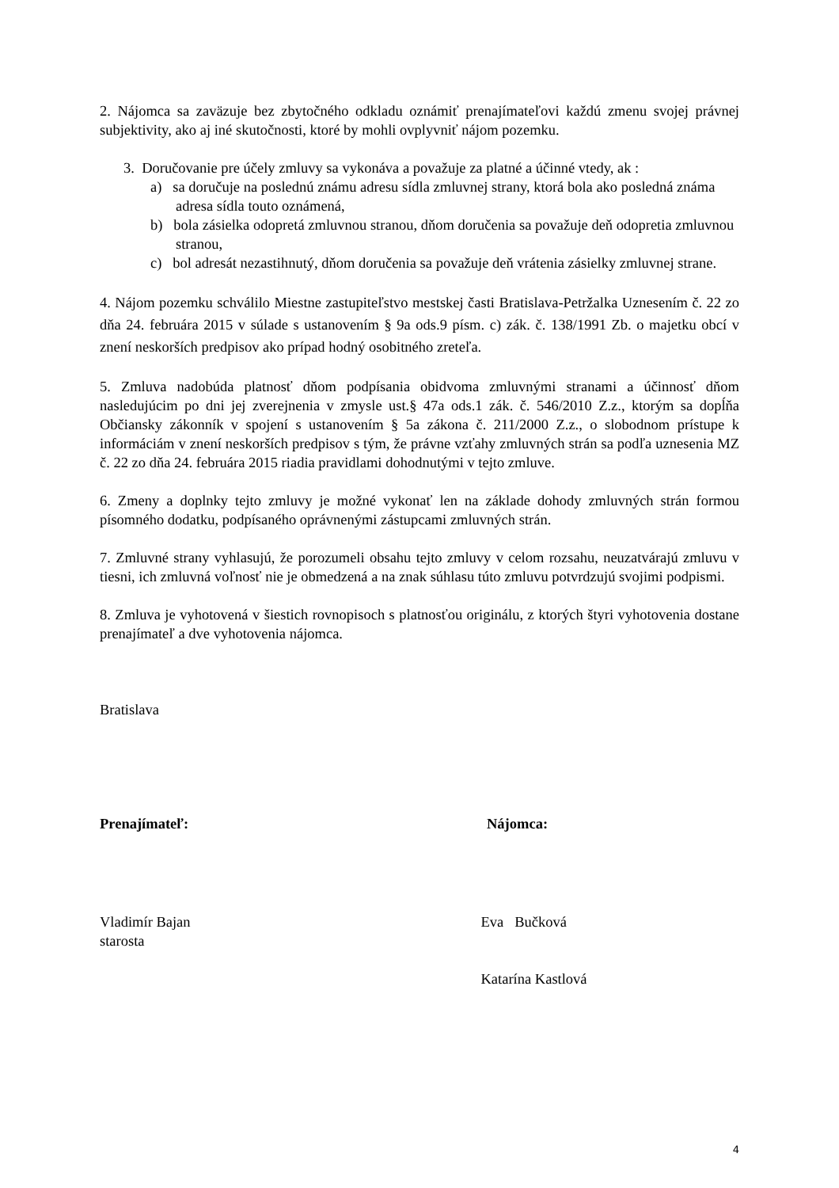2. Nájomca sa zaväzuje bez zbytočného odkladu oznámiť prenajímateľovi každú zmenu svojej právnej subjektivity, ako aj iné skutočnosti, ktoré by mohli ovplyvniť nájom pozemku.
3. Doručovanie pre účely zmluvy sa vykonáva a považuje za platné a účinné vtedy, ak :
a) sa doručuje na poslednú známu adresu sídla zmluvnej strany, ktorá bola ako posledná známa adresa sídla touto oznámená,
b) bola zásielka odopretá zmluvnou stranou, dňom doručenia sa považuje deň odopretia zmluvnou stranou,
c) bol adresát nezastihnutý, dňom doručenia sa považuje deň vrátenia zásielky zmluvnej strane.
4. Nájom pozemku schválilo Miestne zastupiteľstvo mestskej časti Bratislava-Petržalka Uznesením č. 22 zo dňa 24. februára 2015 v súlade s ustanovením § 9a ods.9 písm. c) zák. č. 138/1991 Zb. o majetku obcí v znení neskorších predpisov ako prípad hodný osobitného zreteľa.
5. Zmluva nadobúda platnosť dňom podpísania obidvoma zmluvnými stranami a účinnosť dňom nasledujúcim po dni jej zverejnenia v zmysle ust.§ 47a ods.1 zák. č. 546/2010 Z.z., ktorým sa dopĺňa Občiansky zákonník v spojení s ustanovením § 5a zákona č. 211/2000 Z.z., o slobodnom prístupe k informáciám v znení neskorších predpisov s tým, že právne vzťahy zmluvných strán sa podľa uznesenia MZ č. 22 zo dňa 24. februára 2015 riadia pravidlami dohodnutými v tejto zmluve.
6. Zmeny a doplnky tejto zmluvy je možné vykonať len na základe dohody zmluvných strán formou písomného dodatku, podpísaného oprávnenými zástupcami zmluvných strán.
7. Zmluvné strany vyhlasujú, že porozumeli obsahu tejto zmluvy v celom rozsahu, neuzatvárajú zmluvu v tiesni, ich zmluvná voľnosť nie je obmedzená a na znak súhlasu túto zmluvu potvrdzujú svojimi podpismi.
8. Zmluva je vyhotovená v šiestich rovnopisoch s platnosťou originálu, z ktorých štyri vyhotovenia dostane prenajímateľ a dve vyhotovenia nájomca.
Bratislava
Prenajímateľ: Nájomca:
Vladimír Bajan
starosta
Eva Bučková
Katarína Kastlová
4